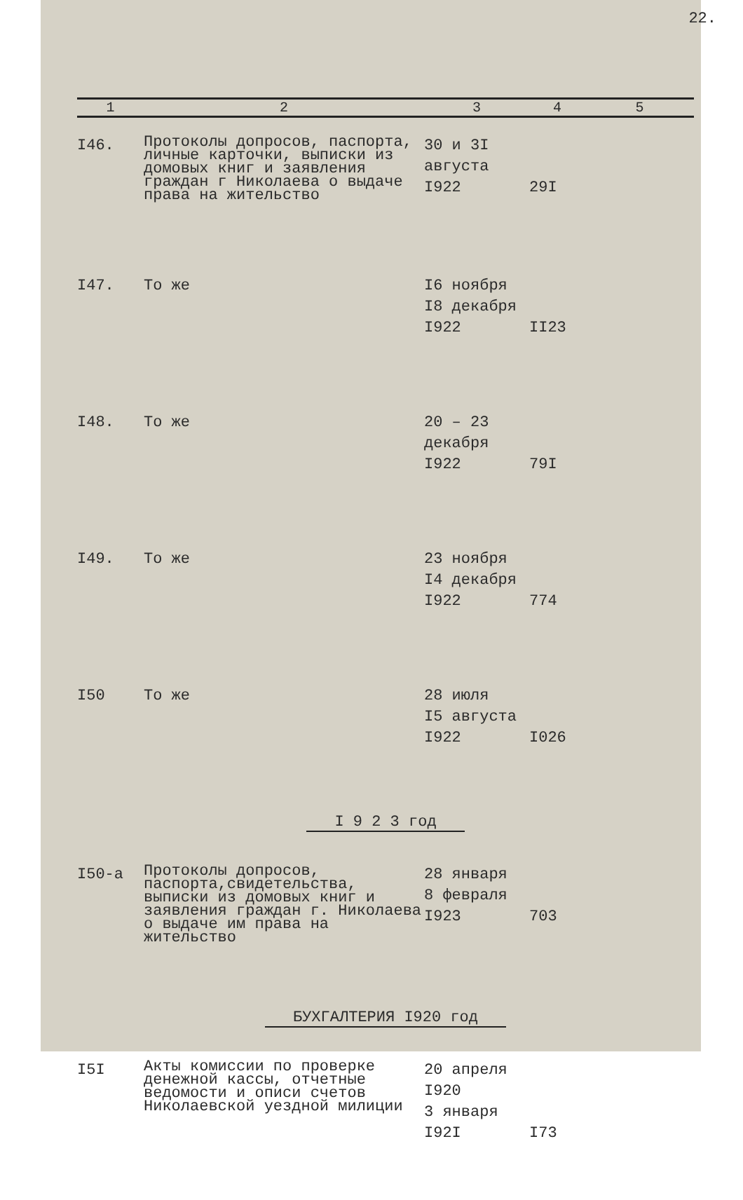22.
| 1 | 2 | 3 | 4 | 5 |
| --- | --- | --- | --- | --- |
| I46. | Протоколы допросов, паспорта, личные карточки, выписки из домовых книг и заявления граждан г Николаева о выдаче права на жительство | 30 и 3I августа I922 | 29I | |
| I47. | То же | I6 ноября I8 декабря I922 | II23 | |
| I48. | То же | 20 – 23 декабря I922 | 79I | |
| I49. | То же | 23 ноября I4 декабря I922 | 774 | |
| I50 | То же | 28 июля I5 августа I922 | I026 | |
| I 9 2 3 год | | | | |
| I50-а | Протоколы допросов, паспорта,свидетельства, выписки из домовых книг и заявления граждан г. Николаева о выдаче им права на жительство | 28 января 8 февраля I923 | 703 | |
| БУХГАЛТЕРИЯ I920 год | | | | |
| I5I | Акты комиссии по проверке денежной кассы, отчетные ведомости и описи счетов Николаевской уездной милиции | 20 апреля I920 3 января I92I | I73 | |